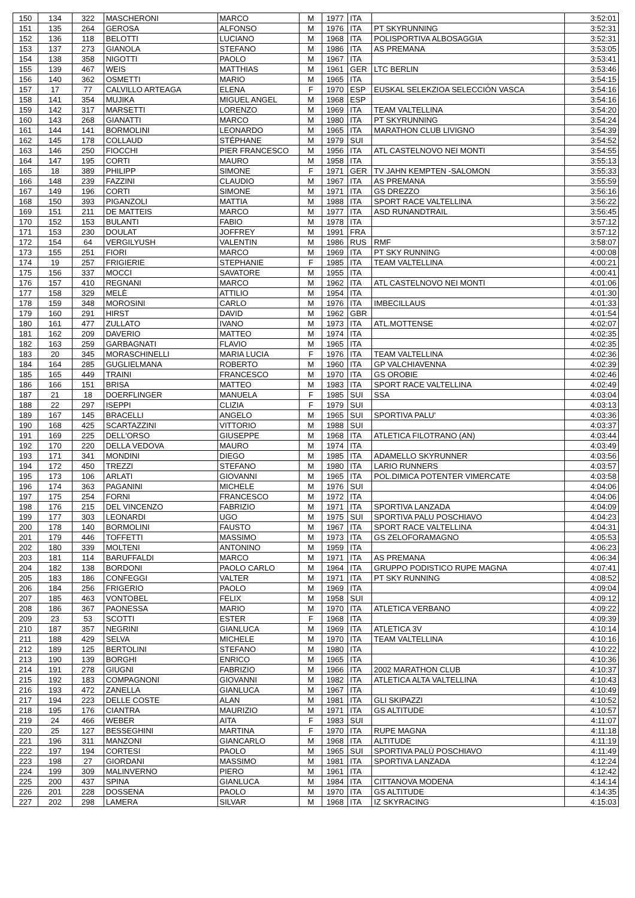| 150 | 134 | 322 | MASCHERONI | MARCO | M | 1977 | ITA | | 3:52:01 |
| 151 | 135 | 264 | GEROSA | ALFONSO | M | 1976 | ITA | PT SKYRUNNING | 3:52:31 |
| 152 | 136 | 118 | BELOTTI | LUCIANO | M | 1968 | ITA | POLISPORTIVA ALBOSAGGIA | 3:52:31 |
| 153 | 137 | 273 | GIANOLA | STEFANO | M | 1986 | ITA | AS PREMANA | 3:53:05 |
| 154 | 138 | 358 | NIGOTTI | PAOLO | M | 1967 | ITA | | 3:53:41 |
| 155 | 139 | 467 | WEIS | MATTHIAS | M | 1961 | GER | LTC BERLIN | 3:53:46 |
| 156 | 140 | 362 | OSMETTI | MARIO | M | 1965 | ITA | | 3:54:15 |
| 157 | 17 | 77 | CALVILLO ARTEAGA | ELENA | F | 1970 | ESP | EUSKAL SELEKZIOA SELECCIÓN VASCA | 3:54:16 |
| 158 | 141 | 354 | MUJIKA | MIGUEL ANGEL | M | 1968 | ESP | | 3:54:16 |
| 159 | 142 | 317 | MARSETTI | LORENZO | M | 1969 | ITA | TEAM VALTELLINA | 3:54:20 |
| 160 | 143 | 268 | GIANATTI | MARCO | M | 1980 | ITA | PT SKYRUNNING | 3:54:24 |
| 161 | 144 | 141 | BORMOLINI | LEONARDO | M | 1965 | ITA | MARATHON CLUB LIVIGNO | 3:54:39 |
| 162 | 145 | 178 | COLLAUD | STÉPHANE | M | 1979 | SUI | | 3:54:52 |
| 163 | 146 | 250 | FIOCCHI | PIER FRANCESCO | M | 1956 | ITA | ATL CASTELNOVO NEI MONTI | 3:54:55 |
| 164 | 147 | 195 | CORTI | MAURO | M | 1958 | ITA | | 3:55:13 |
| 165 | 18 | 389 | PHILIPP | SIMONE | F | 1971 | GER | TV JAHN KEMPTEN -SALOMON | 3:55:33 |
| 166 | 148 | 239 | FAZZINI | CLAUDIO | M | 1967 | ITA | AS PREMANA | 3:55:59 |
| 167 | 149 | 196 | CORTI | SIMONE | M | 1971 | ITA | GS DREZZO | 3:56:16 |
| 168 | 150 | 393 | PIGANZOLI | MATTIA | M | 1988 | ITA | SPORT RACE VALTELLINA | 3:56:22 |
| 169 | 151 | 211 | DE MATTEIS | MARCO | M | 1977 | ITA | ASD RUNANDTRAIL | 3:56:45 |
| 170 | 152 | 153 | BULANTI | FABIO | M | 1978 | ITA | | 3:57:12 |
| 171 | 153 | 230 | DOULAT | JOFFREY | M | 1991 | FRA | | 3:57:12 |
| 172 | 154 | 64 | VERGILYUSH | VALENTIN | M | 1986 | RUS | RMF | 3:58:07 |
| 173 | 155 | 251 | FIORI | MARCO | M | 1969 | ITA | PT SKY RUNNING | 4:00:08 |
| 174 | 19 | 257 | FRIGIERIE | STEPHANIE | F | 1985 | ITA | TEAM VALTELLINA | 4:00:21 |
| 175 | 156 | 337 | MOCCI | SAVATORE | M | 1955 | ITA | | 4:00:41 |
| 176 | 157 | 410 | REGNANI | MARCO | M | 1962 | ITA | ATL CASTELNOVO NEI MONTI | 4:01:06 |
| 177 | 158 | 329 | MELÈ | ATTILIO | M | 1954 | ITA | | 4:01:30 |
| 178 | 159 | 348 | MOROSINI | CARLO | M | 1976 | ITA | IMBECILLAUS | 4:01:33 |
| 179 | 160 | 291 | HIRST | DAVID | M | 1962 | GBR | | 4:01:54 |
| 180 | 161 | 477 | ZULLATO | IVANO | M | 1973 | ITA | ATL.MOTTENSE | 4:02:07 |
| 181 | 162 | 209 | DAVERIO | MATTEO | M | 1974 | ITA | | 4:02:35 |
| 182 | 163 | 259 | GARBAGNATI | FLAVIO | M | 1965 | ITA | | 4:02:35 |
| 183 | 20 | 345 | MORASCHINELLI | MARIA LUCIA | F | 1976 | ITA | TEAM VALTELLINA | 4:02:36 |
| 184 | 164 | 285 | GUGLIELMANA | ROBERTO | M | 1960 | ITA | GP VALCHIAVENNA | 4:02:39 |
| 185 | 165 | 449 | TRAINI | FRANCESCO | M | 1970 | ITA | GS OROBIE | 4:02:46 |
| 186 | 166 | 151 | BRISA | MATTEO | M | 1983 | ITA | SPORT RACE VALTELLINA | 4:02:49 |
| 187 | 21 | 18 | DOERFLINGER | MANUELA | F | 1985 | SUI | SSA | 4:03:04 |
| 188 | 22 | 297 | ISEPPI | CLIZIA | F | 1979 | SUI | | 4:03:13 |
| 189 | 167 | 145 | BRACELLI | ANGELO | M | 1965 | SUI | SPORTIVA PALU' | 4:03:36 |
| 190 | 168 | 425 | SCARTAZZINI | VITTORIO | M | 1988 | SUI | | 4:03:37 |
| 191 | 169 | 225 | DELL'ORSO | GIUSEPPE | M | 1968 | ITA | ATLETICA FILOTRANO (AN) | 4:03:44 |
| 192 | 170 | 220 | DELLA VEDOVA | MAURO | M | 1974 | ITA | | 4:03:49 |
| 193 | 171 | 341 | MONDINI | DIEGO | M | 1985 | ITA | ADAMELLO SKYRUNNER | 4:03:56 |
| 194 | 172 | 450 | TREZZI | STEFANO | M | 1980 | ITA | LARIO RUNNERS | 4:03:57 |
| 195 | 173 | 106 | ARLATI | GIOVANNI | M | 1965 | ITA | POL.DIMICA POTENTER VIMERCATE | 4:03:58 |
| 196 | 174 | 363 | PAGANINI | MICHELE | M | 1976 | SUI | | 4:04:06 |
| 197 | 175 | 254 | FORNI | FRANCESCO | M | 1972 | ITA | | 4:04:06 |
| 198 | 176 | 215 | DEL VINCENZO | FABRIZIO | M | 1971 | ITA | SPORTIVA LANZADA | 4:04:09 |
| 199 | 177 | 303 | LEONARDI | UGO | M | 1975 | SUI | SPORTIVA PALU POSCHIAVO | 4:04:23 |
| 200 | 178 | 140 | BORMOLINI | FAUSTO | M | 1967 | ITA | SPORT RACE VALTELLINA | 4:04:31 |
| 201 | 179 | 446 | TOFFETTI | MASSIMO | M | 1973 | ITA | GS ZELOFORAMAGNO | 4:05:53 |
| 202 | 180 | 339 | MOLTENI | ANTONINO | M | 1959 | ITA | | 4:06:23 |
| 203 | 181 | 114 | BARUFFALDI | MARCO | M | 1971 | ITA | AS PREMANA | 4:06:34 |
| 204 | 182 | 138 | BORDONI | PAOLO CARLO | M | 1964 | ITA | GRUPPO PODISTICO RUPE MAGNA | 4:07:41 |
| 205 | 183 | 186 | CONFEGGI | VALTER | M | 1971 | ITA | PT SKY RUNNING | 4:08:52 |
| 206 | 184 | 256 | FRIGERIO | PAOLO | M | 1969 | ITA | | 4:09:04 |
| 207 | 185 | 463 | VONTOBEL | FELIX | M | 1958 | SUI | | 4:09:12 |
| 208 | 186 | 367 | PAONESSA | MARIO | M | 1970 | ITA | ATLETICA VERBANO | 4:09:22 |
| 209 | 23 | 53 | SCOTTI | ESTER | F | 1968 | ITA | | 4:09:39 |
| 210 | 187 | 357 | NEGRINI | GIANLUCA | M | 1969 | ITA | ATLETICA 3V | 4:10:14 |
| 211 | 188 | 429 | SELVA | MICHELE | M | 1970 | ITA | TEAM VALTELLINA | 4:10:16 |
| 212 | 189 | 125 | BERTOLINI | STEFANO | M | 1980 | ITA | | 4:10:22 |
| 213 | 190 | 139 | BORGHI | ENRICO | M | 1965 | ITA | | 4:10:36 |
| 214 | 191 | 278 | GIUGNI | FABRIZIO | M | 1966 | ITA | 2002 MARATHON CLUB | 4:10:37 |
| 215 | 192 | 183 | COMPAGNONI | GIOVANNI | M | 1982 | ITA | ATLETICA ALTA VALTELLINA | 4:10:43 |
| 216 | 193 | 472 | ZANELLA | GIANLUCA | M | 1967 | ITA | | 4:10:49 |
| 217 | 194 | 223 | DELLE COSTE | ALAN | M | 1981 | ITA | GLI SKIPAZZI | 4:10:52 |
| 218 | 195 | 176 | CIANTRA | MAURIZIO | M | 1971 | ITA | GS ALTITUDE | 4:10:57 |
| 219 | 24 | 466 | WEBER | AITA | F | 1983 | SUI | | 4:11:07 |
| 220 | 25 | 127 | BESSEGHINI | MARTINA | F | 1970 | ITA | RUPE MAGNA | 4:11:18 |
| 221 | 196 | 311 | MANZONI | GIANCARLO | M | 1968 | ITA | ALTITUDE | 4:11:19 |
| 222 | 197 | 194 | CORTESI | PAOLO | M | 1965 | SUI | SPORTIVA PALÙ POSCHIAVO | 4:11:49 |
| 223 | 198 | 27 | GIORDANI | MASSIMO | M | 1981 | ITA | SPORTIVA LANZADA | 4:12:24 |
| 224 | 199 | 309 | MALINVERNO | PIERO | M | 1961 | ITA | | 4:12:42 |
| 225 | 200 | 437 | SPINA | GIANLUCA | M | 1984 | ITA | CITTANOVA MODENA | 4:14:14 |
| 226 | 201 | 228 | DOSSENA | PAOLO | M | 1970 | ITA | GS ALTITUDE | 4:14:35 |
| 227 | 202 | 298 | LAMERA | SILVAR | M | 1968 | ITA | IZ SKYRACING | 4:15:03 |